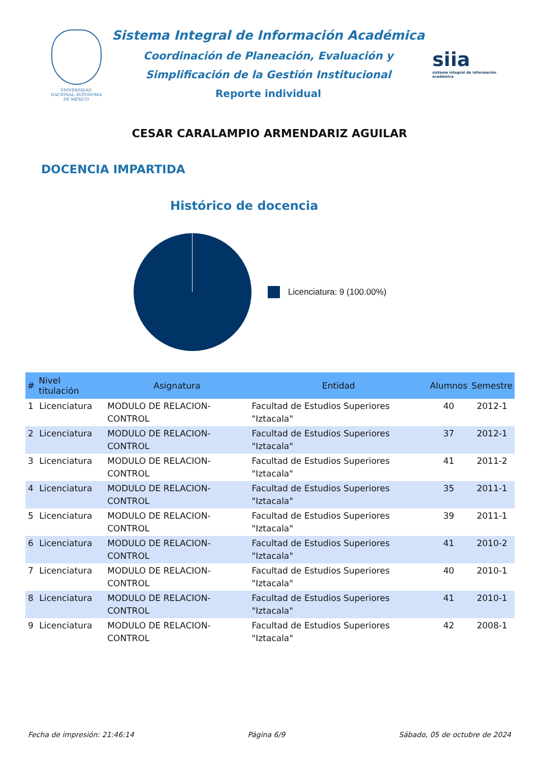VNIVERSIDAD NACIONAL AVTONOMA DE MEXICO
Sistema Integral de Información Académica
Coordinación de Planeación, Evaluación y
Simplificación de la Gestión Institucional
Reporte individual
siia
sistema integral de información académica
CESAR CARALAMPIO ARMENDARIZ AGUILAR
DOCENCIA IMPARTIDA
Histórico de docencia
Licenciatura: 9 (100.00%)
| # | Nivel titulación | Asignatura | Entidad | Alumnos | Semestre |
| --- | --- | --- | --- | --- | --- |
| 1 | Licenciatura | MODULO DE RELACION-CONTROL | Facultad de Estudios Superiores "Iztacala" | 40 | 2012-1 |
| 2 | Licenciatura | MODULO DE RELACION-CONTROL | Facultad de Estudios Superiores "Iztacala" | 37 | 2012-1 |
| 3 | Licenciatura | MODULO DE RELACION-CONTROL | Facultad de Estudios Superiores "Iztacala" | 41 | 2011-2 |
| 4 | Licenciatura | MODULO DE RELACION-CONTROL | Facultad de Estudios Superiores "Iztacala" | 35 | 2011-1 |
| 5 | Licenciatura | MODULO DE RELACION-CONTROL | Facultad de Estudios Superiores "Iztacala" | 39 | 2011-1 |
| 6 | Licenciatura | MODULO DE RELACION-CONTROL | Facultad de Estudios Superiores "Iztacala" | 41 | 2010-2 |
| 7 | Licenciatura | MODULO DE RELACION-CONTROL | Facultad de Estudios Superiores "Iztacala" | 40 | 2010-1 |
| 8 | Licenciatura | MODULO DE RELACION-CONTROL | Facultad de Estudios Superiores "Iztacala" | 41 | 2010-1 |
| 9 | Licenciatura | MODULO DE RELACION-CONTROL | Facultad de Estudios Superiores "Iztacala" | 42 | 2008-1 |
Fecha de impresión: 21:46:14 Página 6/9 Sábado, 05 de octubre de 2024